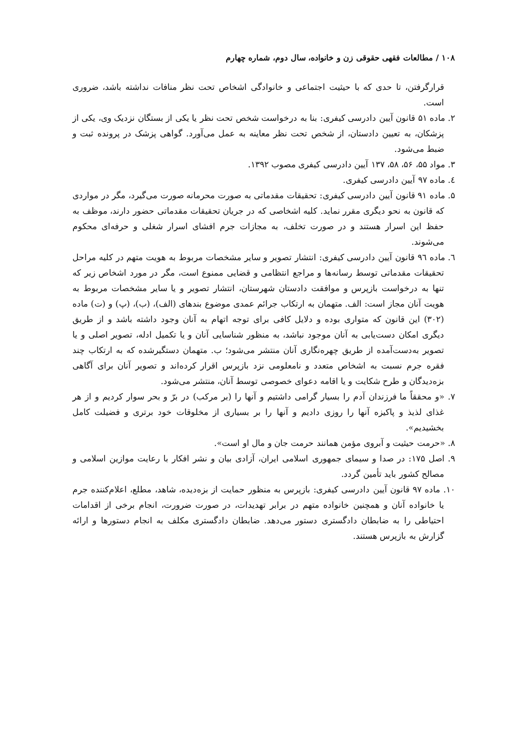۱۰۸ / مطالعات فقهی حقوقی زن و خانواده، سال دوم، شماره چهارم
قرارگرفتن، تا حدی که با حیثیت اجتماعی و خانوادگی اشخاص تحت نظر منافات نداشته باشد، ضروری است.
۲. ماده ۵۱ قانون آیین دادرسی کیفری: بنا به درخواست شخص تحت نظر یا یکی از بستگان نزدیک وی، یکی از پزشکان، به تعیین دادستان، از شخص تحت نظر معاینه به عمل می‌آورد. گواهی پزشک در پرونده ثبت و ضبط می‌شود.
۳. مواد ۵۵، ۵۶، ۵۸، ۱۳۷ آیین دادرسی کیفری مصوب ۱۳۹۲.
٤. ماده ۹۷ آیین دادرسی کیفری.
۵. ماده ۹۱ قانون آیین دادرسی کیفری: تحقیقات مقدماتی به صورت محرمانه صورت می‌گیرد، مگر در مواردی که قانون به نحو دیگری مقرر نماید. کلیه اشخاصی که در جریان تحقیقات مقدماتی حضور دارند، موظف به حفظ این اسرار هستند و در صورت تخلف، به مجازات جرم افشای اسرار شغلی و حرفه‌ای محکوم می‌شوند.
٦. ماده ۹٦ قانون آیین دادرسی کیفری: انتشار تصویر و سایر مشخصات مربوط به هویت متهم در کلیه مراحل تحقیقات مقدماتی توسط رسانه‌ها و مراجع انتظامی و قضایی ممنوع است، مگر در مورد اشخاص زیر که تنها به درخواست بازپرس و موافقت دادستان شهرستان، انتشار تصویر و یا سایر مشخصات مربوط به هویت آنان مجاز است: الف. متهمان به ارتکاب جرائم عمدی موضوع بندهای (الف)، (ب)، (پ) و (ت) ماده (۳۰۲) این قانون که متواری بوده و دلایل کافی برای توجه اتهام به آنان وجود داشته باشد و از طریق دیگری امکان دست‌یابی به آنان موجود نباشد، به منظور شناسایی آنان و یا تکمیل ادله، تصویر اصلی و یا تصویر به‌دست‌آمده از طریق چهره‌نگاری آنان منتشر می‌شود؛ ب. متهمان دستگیرشده که به ارتکاب چند فقره جرم نسبت به اشخاص متعدد و نامعلومی نزد بازپرس اقرار کرده‌اند و تصویر آنان برای آگاهی بزه‌دیدگان و طرح شکایت و یا اقامه دعوای خصوصی توسط آنان، منتشر می‌شود.
۷. «و محققاً ما فرزندان آدم را بسیار گرامی داشتیم و آنها را (بر مرکب) در برّ و بحر سوار کردیم و از هر غذای لذیذ و پاکیزه آنها را روزی دادیم و آنها را بر بسیاری از مخلوقات خود برتری و فضیلت کامل بخشیدیم».
۸. «حرمت حیثیت و آبروی مؤمن همانند حرمت جان و مال او است».
۹. اصل ۱۷۵: در صدا و سیمای جمهوری اسلامی ایران، آزادی بیان و نشر افکار با رعایت موازین اسلامی و مصالح کشور باید تأمین گردد.
۱۰. ماده ۹۷ قانون آیین دادرسی کیفری: بازپرس به منظور حمایت از بزه‌دیده، شاهد، مطلع، اعلام‌کننده جرم یا خانواده آنان و همچنین خانواده متهم در برابر تهدیدات، در صورت ضرورت، انجام برخی از اقدامات احتیاطی را به ضابطان دادگستری دستور می‌دهد. ضابطان دادگستری مکلف به انجام دستورها و ارائه گزارش به بازپرس هستند.